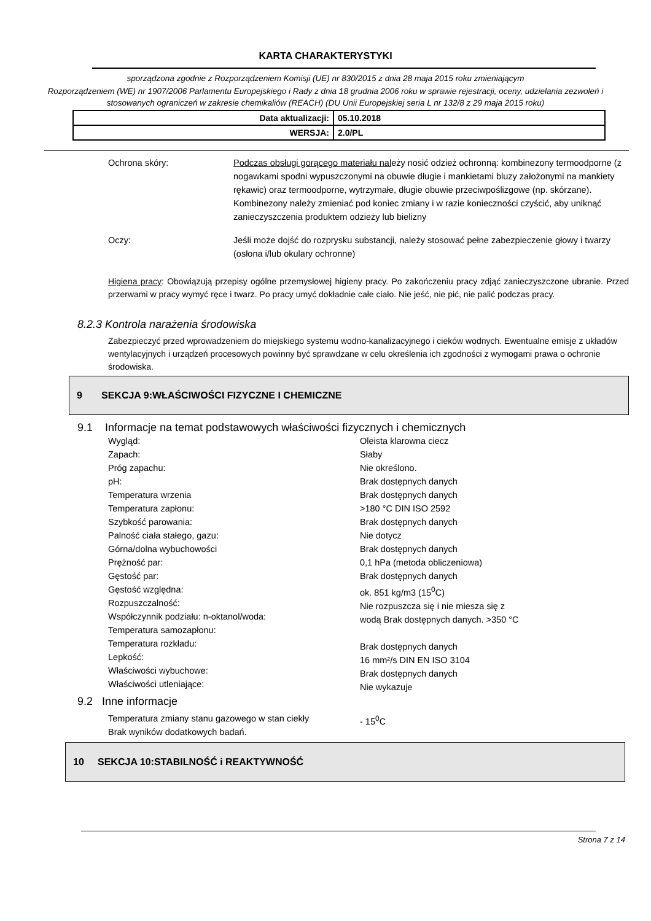KARTA CHARAKTERYSTYKI
sporządzona zgodnie z Rozporządzeniem Komisji (UE) nr 830/2015 z dnia 28 maja 2015 roku zmieniającym
Rozporządzeniem (WE) nr 1907/2006 Parlamentu Europejskiego i Rady z dnia 18 grudnia 2006 roku w sprawie rejestracji, oceny, udzielania zezwoleń i stosowanych ograniczeń w zakresie chemikaliów (REACH) (DU Unii Europejskiej seria L nr 132/8 z 29 maja 2015 roku)
| Data aktualizacji: | 05.10.2018 |
| WERSJA: | 2.0/PL |
Ochrona skóry: Podczas obsługi gorącego materiału należy nosić odzież ochronną: kombinezony termoodporne (z nogawkami spodni wypuszczonymi na obuwie długie i mankietami bluzy założonymi na mankiety rękawic) oraz termoodporne, wytrzymałe, długie obuwie przeciwpoślizgowe (np. skórzane). Kombinezony należy zmieniać pod koniec zmiany i w razie konieczności czyścić, aby uniknąć zanieczyszczenia produktem odzieży lub bielizny
Oczy: Jeśli może dojść do rozprysku substancji, należy stosować pełne zabezpieczenie głowy i twarzy (osłona i/lub okulary ochronne)
Higiena pracy: Obowiązują przepisy ogólne przemysłowej higieny pracy. Po zakończeniu pracy zdjąć zanieczyszczone ubranie. Przed przerwami w pracy wymyć ręce i twarz. Po pracy umyć dokładnie całe ciało. Nie jeść, nie pić, nie palić podczas pracy.
8.2.3 Kontrola narażenia środowiska
Zabezpieczyć przed wprowadzeniem do miejskiego systemu wodno-kanalizacyjnego i cieków wodnych. Ewentualne emisje z układów wentylacyjnych i urządzeń procesowych powinny być sprawdzane w celu określenia ich zgodności z wymogami prawa o ochronie środowiska.
9 SEKCJA 9:WŁAŚCIWOŚCI FIZYCZNE I CHEMICZNE
9.1 Informacje na temat podstawowych właściwości fizycznych i chemicznych
Wygląd:
Zapach:
Próg zapachu:
pH:
Temperatura wrzenia
Temperatura zapłonu:
Szybkość parowania:
Palność ciała stałego, gazu:
Górna/dolna wybuchowości
Prężność par:
Gęstość par:
Gęstość względna:
Rozpuszczalność:
Współczynnik podziału: n-oktanol/woda:
Temperatura samozapłonu:
Temperatura rozkładu:
Lepkość:
Właściwości wybuchowe:
Właściwości utleniające:
Oleista klarowna ciecz
Słaby
Nie określono.
Brak dostępnych danych
Brak dostępnych danych
>180 °C DIN ISO 2592
Brak dostępnych danych
Nie dotycz
Brak dostępnych danych
0,1 hPa (metoda obliczeniowa)
Brak dostępnych danych
ok. 851 kg/m3 (15<sup>0</sup>C)
Nie rozpuszcza się i nie miesza się z
wodą Brak dostępnych danych. >350 °C
Brak dostępnych danych
16 mm²/s DIN EN ISO 3104
Brak dostępnych danych
Nie wykazuje
9.2 Inne informacje
Temperatura zmiany stanu gazowego w stan ciekły
Brak wyników dodatkowych badań.
- 15<sup>0</sup>C
10 SEKCJA 10:STABILNOŚĆ i REAKTYWNOŚĆ
Strona 7 z 14